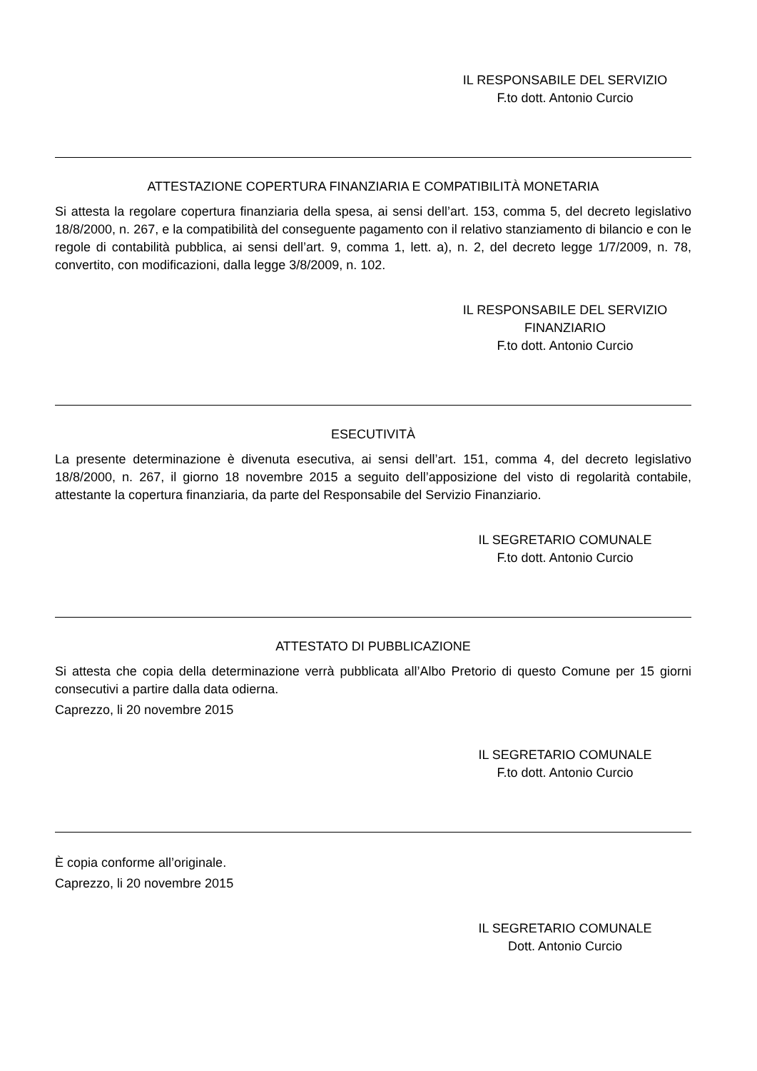IL RESPONSABILE DEL SERVIZIO
F.to dott. Antonio Curcio
ATTESTAZIONE COPERTURA FINANZIARIA E COMPATIBILITÀ MONETARIA
Si attesta la regolare copertura finanziaria della spesa, ai sensi dell’art. 153, comma 5, del decreto legislativo 18/8/2000, n. 267, e la compatibilità del conseguente pagamento con il relativo stanziamento di bilancio e con le regole di contabilità pubblica, ai sensi dell’art. 9, comma 1, lett. a), n. 2, del decreto legge 1/7/2009, n. 78, convertito, con modificazioni, dalla legge 3/8/2009, n. 102.
IL RESPONSABILE DEL SERVIZIO
FINANZIARIO
F.to dott. Antonio Curcio
ESECUTIVITÀ
La presente determinazione è divenuta esecutiva, ai sensi dell’art. 151, comma 4, del decreto legislativo 18/8/2000, n. 267, il giorno 18 novembre 2015 a seguito dell’apposizione del visto di regolarità contabile, attestante la copertura finanziaria, da parte del Responsabile del Servizio Finanziario.
IL SEGRETARIO COMUNALE
F.to dott. Antonio Curcio
ATTESTATO DI PUBBLICAZIONE
Si attesta che copia della determinazione verrà pubblicata all’Albo Pretorio di questo Comune per 15 giorni consecutivi a partire dalla data odierna.
Caprezzo, li 20 novembre 2015
IL SEGRETARIO COMUNALE
F.to dott. Antonio Curcio
È copia conforme all’originale.
Caprezzo, li 20 novembre 2015
IL SEGRETARIO COMUNALE
Dott. Antonio Curcio